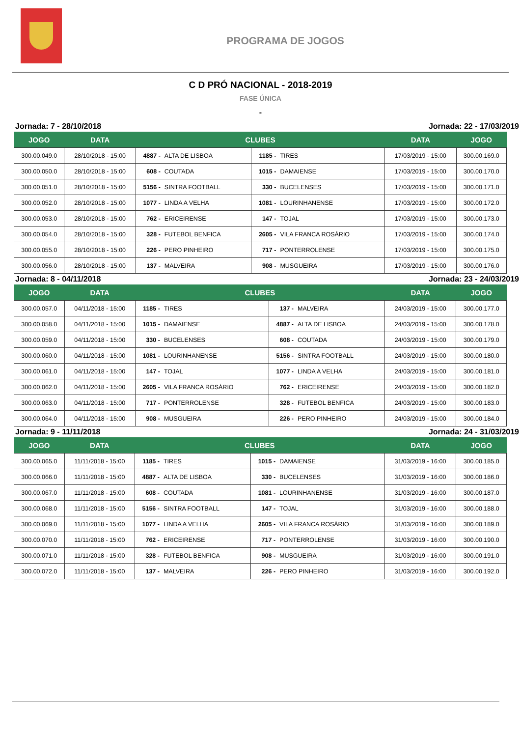PROGRAMA DE JOGOS
C D PRÓ NACIONAL - 2018-2019
FASE ÚNICA
-
Jornada: 7 - 28/10/2018 Jornada: 22 - 17/03/2019
| JOGO | DATA | CLUBES | | DATA | JOGO |
| --- | --- | --- | --- | --- | --- |
| 300.00.049.0 | 28/10/2018 - 15:00 | 4887 - ALTA DE LISBOA | 1185 - TIRES | 17/03/2019 - 15:00 | 300.00.169.0 |
| 300.00.050.0 | 28/10/2018 - 15:00 | 608 - COUTADA | 1015 - DAMAIENSE | 17/03/2019 - 15:00 | 300.00.170.0 |
| 300.00.051.0 | 28/10/2018 - 15:00 | 5156 - SINTRA FOOTBALL | 330 - BUCELENSES | 17/03/2019 - 15:00 | 300.00.171.0 |
| 300.00.052.0 | 28/10/2018 - 15:00 | 1077 - LINDA A VELHA | 1081 - LOURINHANENSE | 17/03/2019 - 15:00 | 300.00.172.0 |
| 300.00.053.0 | 28/10/2018 - 15:00 | 762 - ERICEIRENSE | 147 - TOJAL | 17/03/2019 - 15:00 | 300.00.173.0 |
| 300.00.054.0 | 28/10/2018 - 15:00 | 328 - FUTEBOL BENFICA | 2605 - VILA FRANCA ROSÁRIO | 17/03/2019 - 15:00 | 300.00.174.0 |
| 300.00.055.0 | 28/10/2018 - 15:00 | 226 - PERO PINHEIRO | 717 - PONTERROLENSE | 17/03/2019 - 15:00 | 300.00.175.0 |
| 300.00.056.0 | 28/10/2018 - 15:00 | 137 - MALVEIRA | 908 - MUSGUEIRA | 17/03/2019 - 15:00 | 300.00.176.0 |
Jornada: 8 - 04/11/2018 Jornada: 23 - 24/03/2019
| JOGO | DATA | CLUBES | | DATA | JOGO |
| --- | --- | --- | --- | --- | --- |
| 300.00.057.0 | 04/11/2018 - 15:00 | 1185 - TIRES | 137 - MALVEIRA | 24/03/2019 - 15:00 | 300.00.177.0 |
| 300.00.058.0 | 04/11/2018 - 15:00 | 1015 - DAMAIENSE | 4887 - ALTA DE LISBOA | 24/03/2019 - 15:00 | 300.00.178.0 |
| 300.00.059.0 | 04/11/2018 - 15:00 | 330 - BUCELENSES | 608 - COUTADA | 24/03/2019 - 15:00 | 300.00.179.0 |
| 300.00.060.0 | 04/11/2018 - 15:00 | 1081 - LOURINHANENSE | 5156 - SINTRA FOOTBALL | 24/03/2019 - 15:00 | 300.00.180.0 |
| 300.00.061.0 | 04/11/2018 - 15:00 | 147 - TOJAL | 1077 - LINDA A VELHA | 24/03/2019 - 15:00 | 300.00.181.0 |
| 300.00.062.0 | 04/11/2018 - 15:00 | 2605 - VILA FRANCA ROSÁRIO | 762 - ERICEIRENSE | 24/03/2019 - 15:00 | 300.00.182.0 |
| 300.00.063.0 | 04/11/2018 - 15:00 | 717 - PONTERROLENSE | 328 - FUTEBOL BENFICA | 24/03/2019 - 15:00 | 300.00.183.0 |
| 300.00.064.0 | 04/11/2018 - 15:00 | 908 - MUSGUEIRA | 226 - PERO PINHEIRO | 24/03/2019 - 15:00 | 300.00.184.0 |
Jornada: 9 - 11/11/2018 Jornada: 24 - 31/03/2019
| JOGO | DATA | CLUBES | | DATA | JOGO |
| --- | --- | --- | --- | --- | --- |
| 300.00.065.0 | 11/11/2018 - 15:00 | 1185 - TIRES | 1015 - DAMAIENSE | 31/03/2019 - 16:00 | 300.00.185.0 |
| 300.00.066.0 | 11/11/2018 - 15:00 | 4887 - ALTA DE LISBOA | 330 - BUCELENSES | 31/03/2019 - 16:00 | 300.00.186.0 |
| 300.00.067.0 | 11/11/2018 - 15:00 | 608 - COUTADA | 1081 - LOURINHANENSE | 31/03/2019 - 16:00 | 300.00.187.0 |
| 300.00.068.0 | 11/11/2018 - 15:00 | 5156 - SINTRA FOOTBALL | 147 - TOJAL | 31/03/2019 - 16:00 | 300.00.188.0 |
| 300.00.069.0 | 11/11/2018 - 15:00 | 1077 - LINDA A VELHA | 2605 - VILA FRANCA ROSÁRIO | 31/03/2019 - 16:00 | 300.00.189.0 |
| 300.00.070.0 | 11/11/2018 - 15:00 | 762 - ERICEIRENSE | 717 - PONTERROLENSE | 31/03/2019 - 16:00 | 300.00.190.0 |
| 300.00.071.0 | 11/11/2018 - 15:00 | 328 - FUTEBOL BENFICA | 908 - MUSGUEIRA | 31/03/2019 - 16:00 | 300.00.191.0 |
| 300.00.072.0 | 11/11/2018 - 15:00 | 137 - MALVEIRA | 226 - PERO PINHEIRO | 31/03/2019 - 16:00 | 300.00.192.0 |